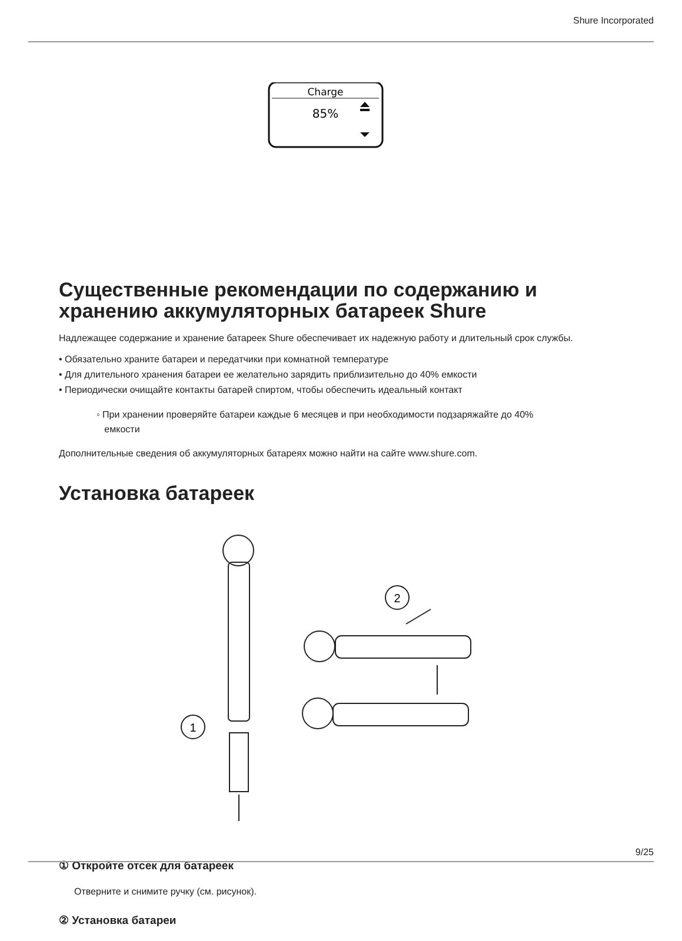Shure Incorporated
Charge
85%
Существенные рекомендации по содержанию и хранению аккумуляторных батареек Shure
Надлежащее содержание и хранение батареек Shure обеспечивает их надежную работу и длительный срок службы.
• Обязательно храните батареи и передатчики при комнатной температуре
• Для длительного хранения батареи ее желательно зарядить приблизительно до 40% емкости
• Периодически очищайте контакты батарей спиртом, чтобы обеспечить идеальный контакт
◦ При хранении проверяйте батареи каждые 6 месяцев и при необходимости подзаряжайте до 40%
емкости
Дополнительные сведения об аккумуляторных батареях можно найти на сайте www.shure.com.
Установка батареек
1
2
① Откройте отсек для батареек
Отверните и снимите ручку (см. рисунок).
② Установка батареи
9/25